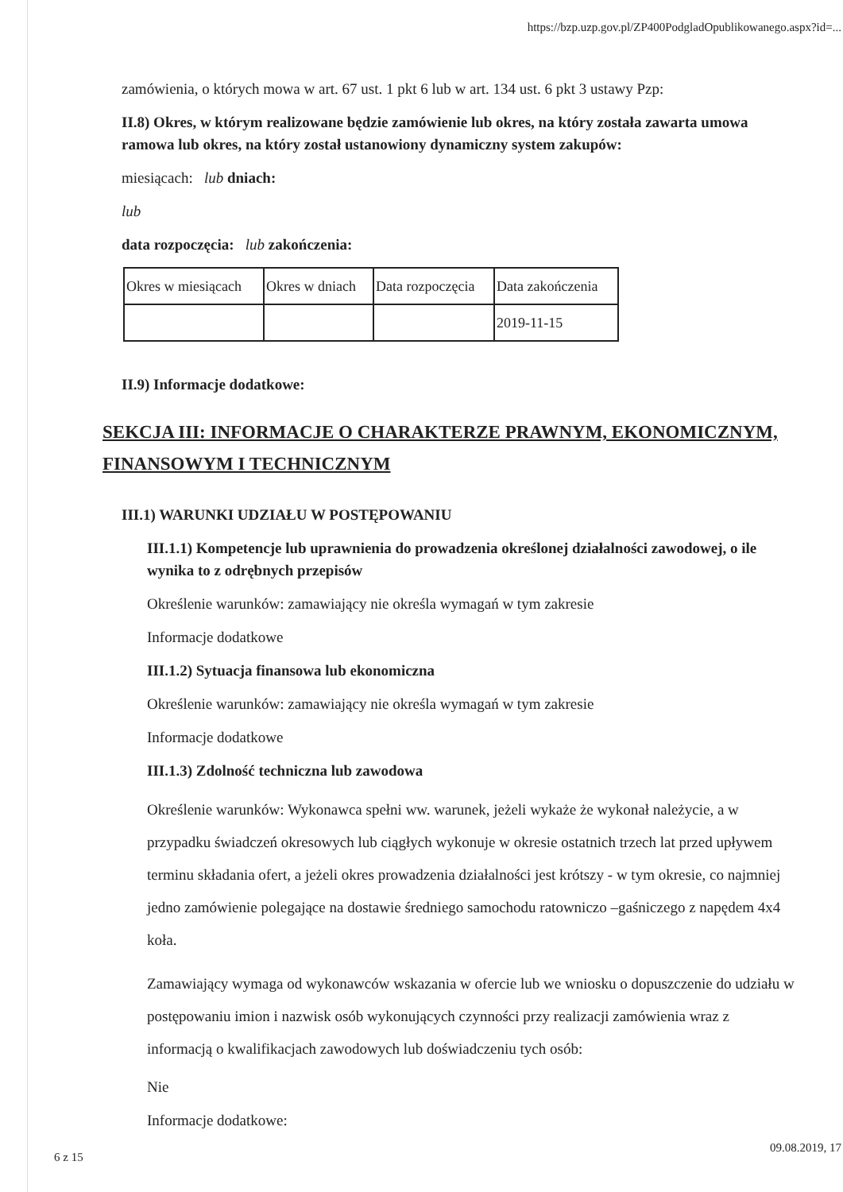https://bzp.uzp.gov.pl/ZP400PodgladOpublikowanego.aspx?id=...
zamówienia, o których mowa w art. 67 ust. 1 pkt 6 lub w art. 134 ust. 6 pkt 3 ustawy Pzp:
II.8) Okres, w którym realizowane będzie zamówienie lub okres, na który została zawarta umowa ramowa lub okres, na który został ustanowiony dynamiczny system zakupów:
miesiącach: lub dniach:
lub
data rozpoczęcia: lub zakończenia:
| Okres w miesiącach | Okres w dniach | Data rozpoczęcia | Data zakończenia |
| | | | 2019-11-15 |
II.9) Informacje dodatkowe:
SEKCJA III: INFORMACJE O CHARAKTERZE PRAWNYM, EKONOMICZNYM, FINANSOWYM I TECHNICZNYM
III.1) WARUNKI UDZIAŁU W POSTĘPOWANIU
III.1.1) Kompetencje lub uprawnienia do prowadzenia określonej działalności zawodowej, o ile wynika to z odrębnych przepisów
Określenie warunków: zamawiający nie określa wymagań w tym zakresie
Informacje dodatkowe
III.1.2) Sytuacja finansowa lub ekonomiczna
Określenie warunków: zamawiający nie określa wymagań w tym zakresie
Informacje dodatkowe
III.1.3) Zdolność techniczna lub zawodowa
Określenie warunków: Wykonawca spełni ww. warunek, jeżeli wykaże że wykonał należycie, a w przypadku świadczeń okresowych lub ciągłych wykonuje w okresie ostatnich trzech lat przed upływem terminu składania ofert, a jeżeli okres prowadzenia działalności jest krótszy - w tym okresie, co najmniej jedno zamówienie polegające na dostawie średniego samochodu ratowniczo –gaśniczego z napędem 4x4 koła.
Zamawiający wymaga od wykonawców wskazania w ofercie lub we wniosku o dopuszczenie do udziału w postępowaniu imion i nazwisk osób wykonujących czynności przy realizacji zamówienia wraz z informacją o kwalifikacjach zawodowych lub doświadczeniu tych osób:
Nie
Informacje dodatkowe:
6 z 15
09.08.2019, 17